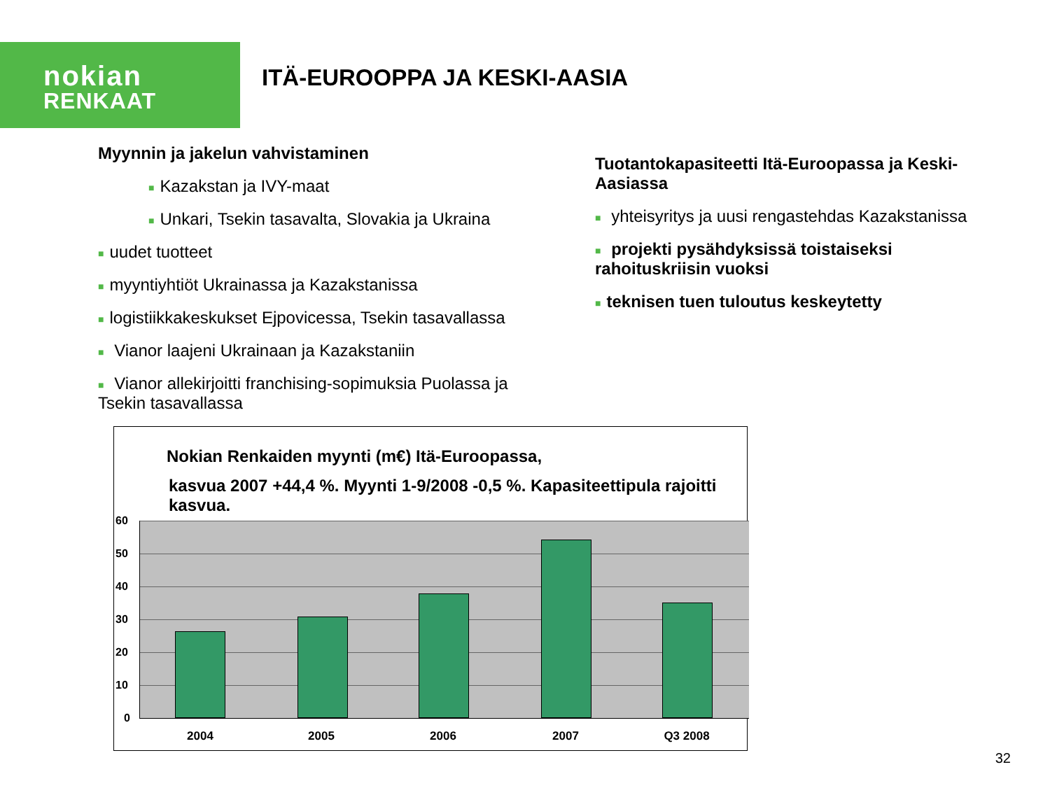nokian
RENKAAT
ITÄ-EUROOPPA JA KESKI-AASIA
Myynnin ja jakelun vahvistaminen
■ Kazakstan ja IVY-maat
■ Unkari, Tsekin tasavalta, Slovakia ja Ukraina
■ uudet tuotteet
■ myyntiyhtiöt Ukrainassa ja Kazakstanissa
■ logistiikkakeskukset Ejpovicessa, Tsekin tasavallassa
■ Vianor laajeni Ukrainaan ja Kazakstaniin
■ Vianor allekirjoitti franchising-sopimuksia Puolassa ja Tsekin tasavallassa
Tuotantokapasiteetti Itä-Euroopassa ja Keski-Aasiassa
■ yhteisyritys ja uusi rengastehdas Kazakstanissa
■ projekti pysähdyksissä toistaiseksi rahoituskriisin vuoksi
■ teknisen tuen tuloutus keskeytetty
Nokian Renkaiden myynti (m€) Itä-Euroopassa,
kasvua 2007 +44,4 %. Myynti 1-9/2008 -0,5 %. Kapasiteettipula rajoitti kasvua.
60
50
40
30
20
10
0
2004 2005 2006 2007 Q3 2008
32